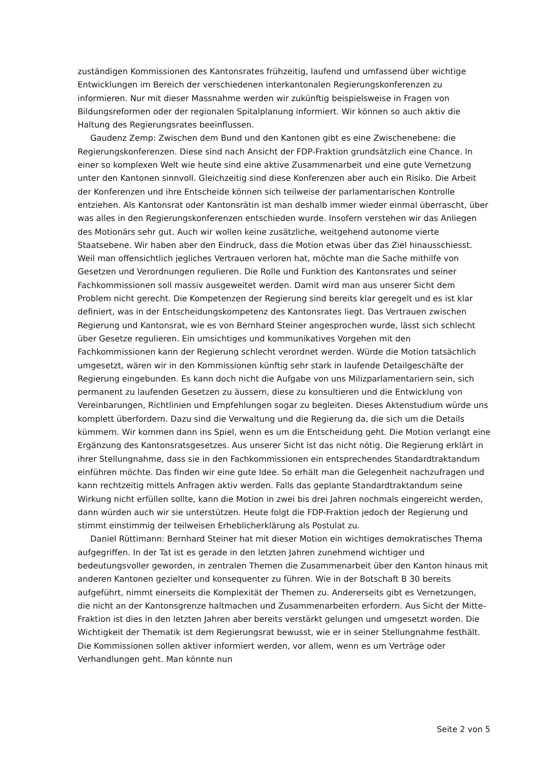zuständigen Kommissionen des Kantonsrates frühzeitig, laufend und umfassend über wichtige Entwicklungen im Bereich der verschiedenen interkantonalen Regierungskonferenzen zu informieren. Nur mit dieser Massnahme werden wir zukünftig beispielsweise in Fragen von Bildungsreformen oder der regionalen Spitalplanung informiert. Wir können so auch aktiv die Haltung des Regierungsrates beeinflussen.
Gaudenz Zemp: Zwischen dem Bund und den Kantonen gibt es eine Zwischenebene: die Regierungskonferenzen. Diese sind nach Ansicht der FDP-Fraktion grundsätzlich eine Chance. In einer so komplexen Welt wie heute sind eine aktive Zusammenarbeit und eine gute Vernetzung unter den Kantonen sinnvoll. Gleichzeitig sind diese Konferenzen aber auch ein Risiko. Die Arbeit der Konferenzen und ihre Entscheide können sich teilweise der parlamentarischen Kontrolle entziehen. Als Kantonsrat oder Kantonsrätin ist man deshalb immer wieder einmal überrascht, über was alles in den Regierungskonferenzen entschieden wurde. Insofern verstehen wir das Anliegen des Motionärs sehr gut. Auch wir wollen keine zusätzliche, weitgehend autonome vierte Staatsebene. Wir haben aber den Eindruck, dass die Motion etwas über das Ziel hinausschiesst. Weil man offensichtlich jegliches Vertrauen verloren hat, möchte man die Sache mithilfe von Gesetzen und Verordnungen regulieren. Die Rolle und Funktion des Kantonsrates und seiner Fachkommissionen soll massiv ausgeweitet werden. Damit wird man aus unserer Sicht dem Problem nicht gerecht. Die Kompetenzen der Regierung sind bereits klar geregelt und es ist klar definiert, was in der Entscheidungskompetenz des Kantonsrates liegt. Das Vertrauen zwischen Regierung und Kantonsrat, wie es von Bernhard Steiner angesprochen wurde, lässt sich schlecht über Gesetze regulieren. Ein umsichtiges und kommunikatives Vorgehen mit den Fachkommissionen kann der Regierung schlecht verordnet werden. Würde die Motion tatsächlich umgesetzt, wären wir in den Kommissionen künftig sehr stark in laufende Detailgeschäfte der Regierung eingebunden. Es kann doch nicht die Aufgabe von uns Milizparlamentariern sein, sich permanent zu laufenden Gesetzen zu äussern, diese zu konsultieren und die Entwicklung von Vereinbarungen, Richtlinien und Empfehlungen sogar zu begleiten. Dieses Aktenstudium würde uns komplett überfordern. Dazu sind die Verwaltung und die Regierung da, die sich um die Details kümmern. Wir kommen dann ins Spiel, wenn es um die Entscheidung geht. Die Motion verlangt eine Ergänzung des Kantonsratsgesetzes. Aus unserer Sicht ist das nicht nötig. Die Regierung erklärt in ihrer Stellungnahme, dass sie in den Fachkommissionen ein entsprechendes Standardtraktandum einführen möchte. Das finden wir eine gute Idee. So erhält man die Gelegenheit nachzufragen und kann rechtzeitig mittels Anfragen aktiv werden. Falls das geplante Standardtraktandum seine Wirkung nicht erfüllen sollte, kann die Motion in zwei bis drei Jahren nochmals eingereicht werden, dann würden auch wir sie unterstützen. Heute folgt die FDP-Fraktion jedoch der Regierung und stimmt einstimmig der teilweisen Erheblicherklärung als Postulat zu.
Daniel Rüttimann: Bernhard Steiner hat mit dieser Motion ein wichtiges demokratisches Thema aufgegriffen. In der Tat ist es gerade in den letzten Jahren zunehmend wichtiger und bedeutungsvoller geworden, in zentralen Themen die Zusammenarbeit über den Kanton hinaus mit anderen Kantonen gezielter und konsequenter zu führen. Wie in der Botschaft B 30 bereits aufgeführt, nimmt einerseits die Komplexität der Themen zu. Andererseits gibt es Vernetzungen, die nicht an der Kantonsgrenze haltmachen und Zusammenarbeiten erfordern. Aus Sicht der Mitte-Fraktion ist dies in den letzten Jahren aber bereits verstärkt gelungen und umgesetzt worden. Die Wichtigkeit der Thematik ist dem Regierungsrat bewusst, wie er in seiner Stellungnahme festhält. Die Kommissionen sollen aktiver informiert werden, vor allem, wenn es um Verträge oder Verhandlungen geht. Man könnte nun
Seite 2 von 5